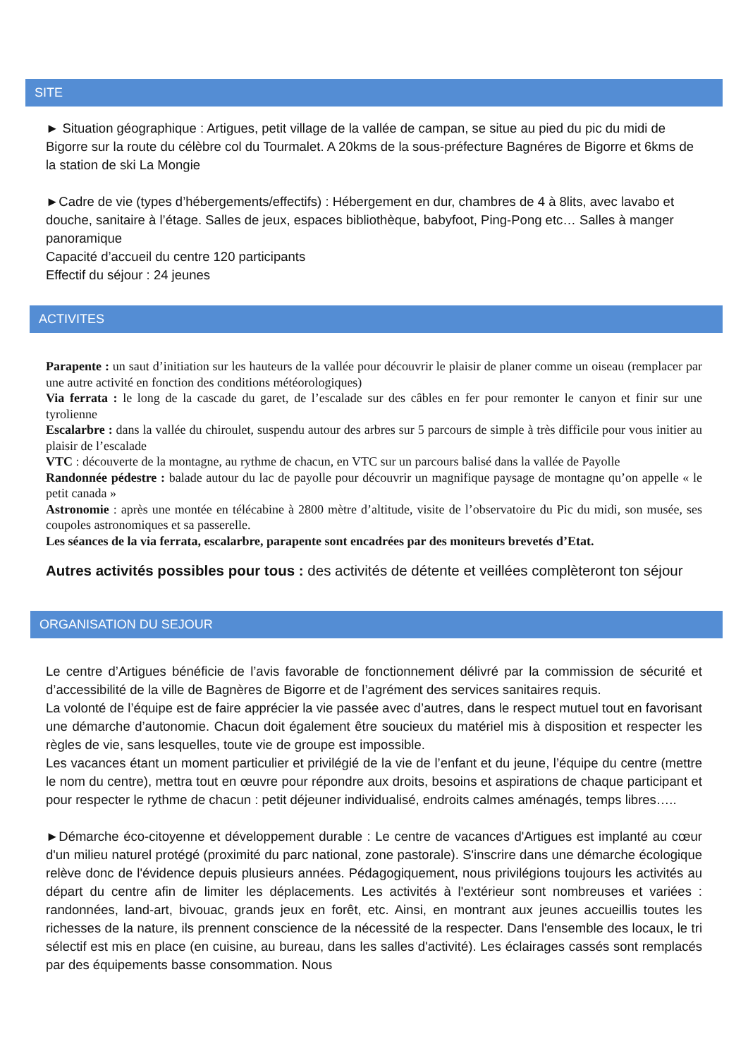SITE
► Situation géographique : Artigues, petit village de la vallée de campan, se situe au pied du pic du midi de Bigorre sur la route du célèbre col du Tourmalet. A 20kms de la sous-préfecture Bagnéres de Bigorre et 6kms de la station de ski La Mongie
►Cadre de vie (types d’hébergements/effectifs) : Hébergement en dur, chambres de 4 à 8lits, avec lavabo et douche, sanitaire à l’étage. Salles de jeux, espaces bibliothèque, babyfoot, Ping-Pong etc… Salles à manger panoramique
Capacité d’accueil du centre 120 participants
Effectif du séjour : 24 jeunes
ACTIVITES
Parapente : un saut d’initiation sur les hauteurs de la vallée pour découvrir le plaisir de planer comme un oiseau (remplacer par une autre activité en fonction des conditions météorologiques)
Via ferrata : le long de la cascade du garet, de l’escalade sur des câbles en fer pour remonter le canyon et finir sur une tyrolienne
Escalarbre : dans la vallée du chiroulet, suspendu autour des arbres sur 5 parcours de simple à très difficile pour vous initier au plaisir de l’escalade
VTC : découverte de la montagne, au rythme de chacun, en VTC sur un parcours balisé dans la vallée de Payolle
Randonnée pédestre : balade autour du lac de payolle pour découvrir un magnifique paysage de montagne qu’on appelle « le petit canada »
Astronomie : après une montée en télécabine à 2800 mètre d’altitude, visite de l’observatoire du Pic du midi, son musée, ses coupoles astronomiques et sa passerelle.
Les séances de la via ferrata, escalarbre, parapente sont encadrées par des moniteurs brevetés d’Etat.
Autres activités possibles pour tous : des activités de détente et veillées complèteront ton séjour
ORGANISATION DU SEJOUR
Le centre d’Artigues bénéficie de l’avis favorable de fonctionnement délivré par la commission de sécurité et d’accessibilité de la ville de Bagnères de Bigorre et de l’agrément des services sanitaires requis.
La volonté de l’équipe est de faire apprécier la vie passée avec d’autres, dans le respect mutuel tout en favorisant une démarche d’autonomie. Chacun doit également être soucieux du matériel mis à disposition et respecter les règles de vie, sans lesquelles, toute vie de groupe est impossible.
Les vacances étant un moment particulier et privilégié de la vie de l’enfant et du jeune, l’équipe du centre (mettre le nom du centre), mettra tout en œuvre pour répondre aux droits, besoins et aspirations de chaque participant et pour respecter le rythme de chacun : petit déjeuner individualisé, endroits calmes aménagés, temps libres…..
►Démarche éco-citoyenne et développement durable : Le centre de vacances d'Artigues est implanté au cœur d'un milieu naturel protégé (proximité du parc national, zone pastorale). S'inscrire dans une démarche écologique relève donc de l'évidence depuis plusieurs années. Pédagogiquement, nous privilégions toujours les activités au départ du centre afin de limiter les déplacements. Les activités à l'extérieur sont nombreuses et variées : randonnées, land-art, bivouac, grands jeux en forêt, etc. Ainsi, en montrant aux jeunes accueillis toutes les richesses de la nature, ils prennent conscience de la nécessité de la respecter. Dans l'ensemble des locaux, le tri sélectif est mis en place (en cuisine, au bureau, dans les salles d'activité). Les éclairages cassés sont remplacés par des équipements basse consommation. Nous